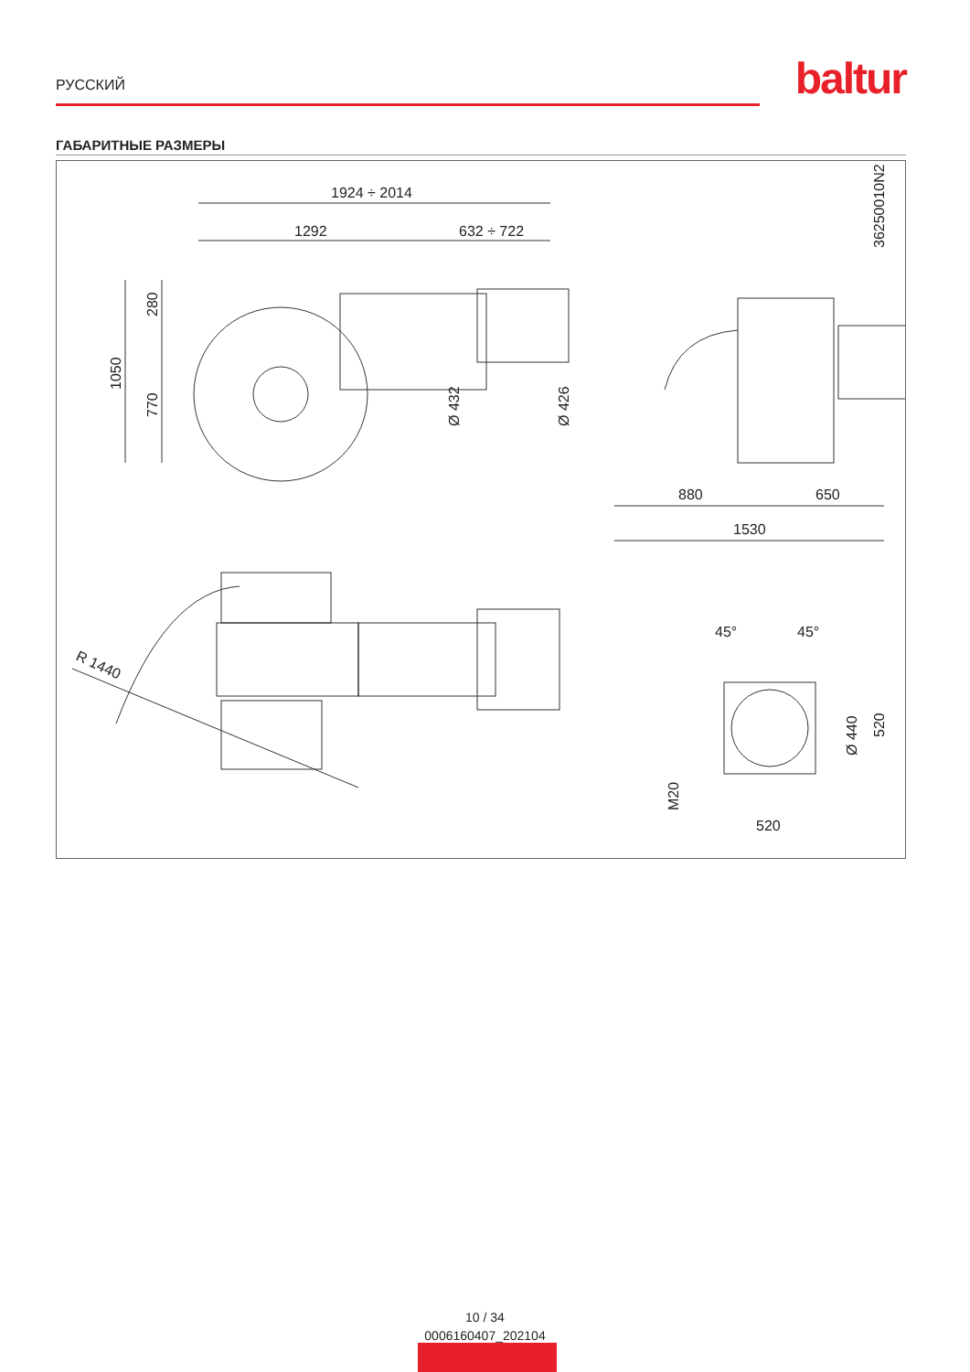РУССКИЙ baltur
ГАБАРИТНЫЕ РАЗМЕРЫ
1924 ÷ 2014
1292
632 ÷ 722
1050
280
770
Ø 432
Ø 426
36250010N2
880
650
1530
R 1440
45°
45°
Ø 440
520
M20
520
10 / 34
0006160407_202104